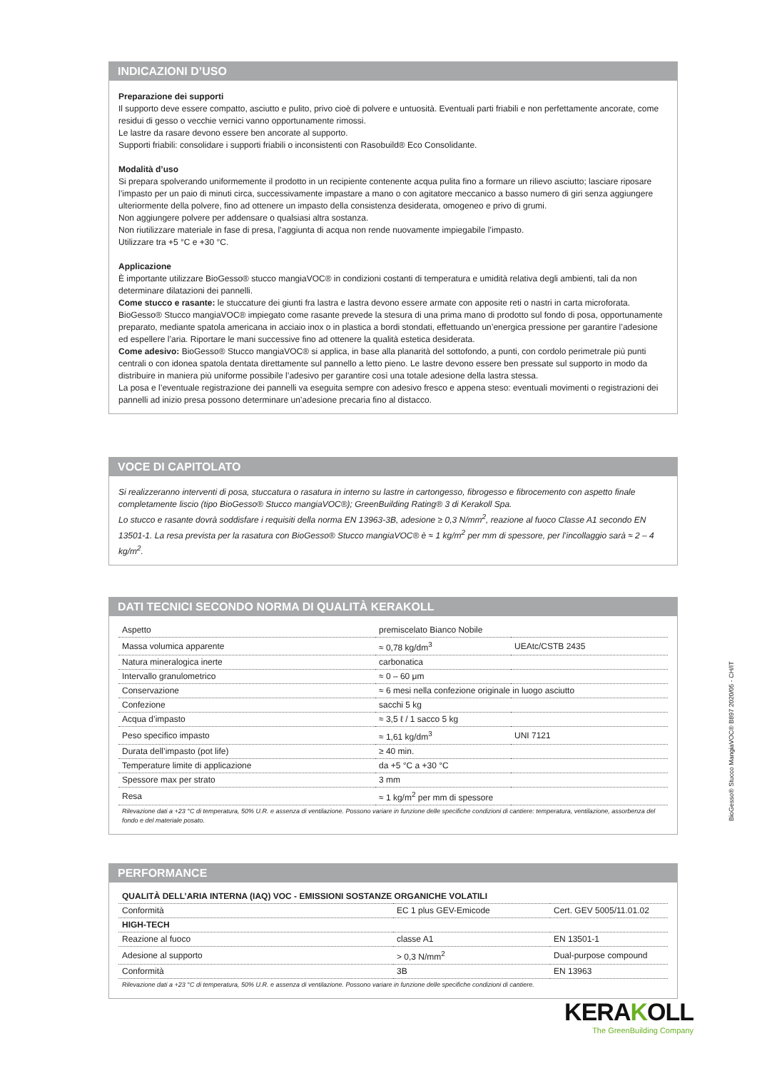INDICAZIONI D’USO
Preparazione dei supporti
Il supporto deve essere compatto, asciutto e pulito, privo cioè di polvere e untuosità. Eventuali parti friabili e non perfettamente ancorate, come residui di gesso o vecchie vernici vanno opportunamente rimossi.
Le lastre da rasare devono essere ben ancorate al supporto.
Supporti friabili: consolidare i supporti friabili o inconsistenti con Rasobuild® Eco Consolidante.
Modalità d’uso
Si prepara spolverando uniformemente il prodotto in un recipiente contenente acqua pulita fino a formare un rilievo asciutto; lasciare riposare l’impasto per un paio di minuti circa, successivamente impastare a mano o con agitatore meccanico a basso numero di giri senza aggiungere ulteriormente della polvere, fino ad ottenere un impasto della consistenza desiderata, omogeneo e privo di grumi.
Non aggiungere polvere per addensare o qualsiasi altra sostanza.
Non riutilizzare materiale in fase di presa, l’aggiunta di acqua non rende nuovamente impiegabile l’impasto.
Utilizzare tra +5 °C e +30 °C.
Applicazione
È importante utilizzare BioGesso® stucco mangiaVOC® in condizioni costanti di temperatura e umidità relativa degli ambienti, tali da non determinare dilatazioni dei pannelli.
Come stucco e rasante: le stuccature dei giunti fra lastra e lastra devono essere armate con apposite reti o nastri in carta microforata. BioGesso® Stucco mangiaVOC® impiegato come rasante prevede la stesura di una prima mano di prodotto sul fondo di posa, opportunamente preparato, mediante spatola americana in acciaio inox o in plastica a bordi stondati, effettuando un’energica pressione per garantire l’adesione ed espellere l’aria. Riportare le mani successive fino ad ottenere la qualità estetica desiderata.
Come adesivo: BioGesso® Stucco mangiaVOC® si applica, in base alla planarità del sottofondo, a punti, con cordolo perimetrale più punti centrali o con idonea spatola dentata direttamente sul pannello a letto pieno. Le lastre devono essere ben pressate sul supporto in modo da distribuire in maniera più uniforme possibile l’adesivo per garantire così una totale adesione della lastra stessa.
La posa e l’eventuale registrazione dei pannelli va eseguita sempre con adesivo fresco e appena steso: eventuali movimenti o registrazioni dei pannelli ad inizio presa possono determinare un’adesione precaria fino al distacco.
VOCE DI CAPITOLATO
Si realizzeranno interventi di posa, stuccatura o rasatura in interno su lastre in cartongesso, fibrogesso e fibrocemento con aspetto finale completamente liscio (tipo BioGesso® Stucco mangiaVOC®); GreenBuilding Rating® 3 di Kerakoll Spa.
Lo stucco e rasante dovrà soddisfare i requisiti della norma EN 13963-3B, adesione ≥ 0,3 N/mm<sup>2</sup>, reazione al fuoco Classe A1 secondo EN 13501-1. La resa prevista per la rasatura con BioGesso® Stucco mangiaVOC® è ≈ 1 kg/m<sup>2</sup> per mm di spessore, per l’incollaggio sarà ≈ 2 – 4 kg/m<sup>2</sup>.
DATI TECNICI SECONDO NORMA DI QUALITÀ KERAKOLL
| Aspetto | premiscelato Bianco Nobile | |
| Massa volumica apparente | ≈ 0,78 kg/dm<sup>3</sup> | UEAtc/CSTB 2435 |
| Natura mineralogica inerte | carbonatica | |
| Intervallo granulometrico | ≈ 0 – 60 μm | |
| Conservazione | ≈ 6 mesi nella confezione originale in luogo asciutto | |
| Confezione | sacchi 5 kg | |
| Acqua d’impasto | ≈ 3,5 ℓ / 1 sacco 5 kg | |
| Peso specifico impasto | ≈ 1,61 kg/dm<sup>3</sup> | UNI 7121 |
| Durata dell’impasto (pot life) | ≥ 40 min. | |
| Temperature limite di applicazione | da +5 °C a +30 °C | |
| Spessore max per strato | 3 mm | |
| Resa | ≈ 1 kg/m<sup>2</sup> per mm di spessore | |
Rilevazione dati a +23 °C di temperatura, 50% U.R. e assenza di ventilazione. Possono variare in funzione delle specifiche condizioni di cantiere: temperatura, ventilazione, assorbenza del fondo e del materiale posato.
PERFORMANCE
| QUALITÀ DELL’ARIA INTERNA (IAQ) VOC - EMISSIONI SOSTANZE ORGANICHE VOLATILI | | |
| Conformità | EC 1 plus GEV-Emicode | Cert. GEV 5005/11.01.02 |
| HIGH-TECH | | |
| Reazione al fuoco | classe A1 | EN 13501-1 |
| Adesione al supporto | > 0,3 N/mm<sup>2</sup> | Dual-purpose compound |
| Conformità | 3B | EN 13963 |
Rilevazione dati a +23 °C di temperatura, 50% U.R. e assenza di ventilazione. Possono variare in funzione delle specifiche condizioni di cantiere.
BioGesso® Stucco MangiaVOC® B897 2020/05 - CH/IT
KERAKOLL
The GreenBuilding Company